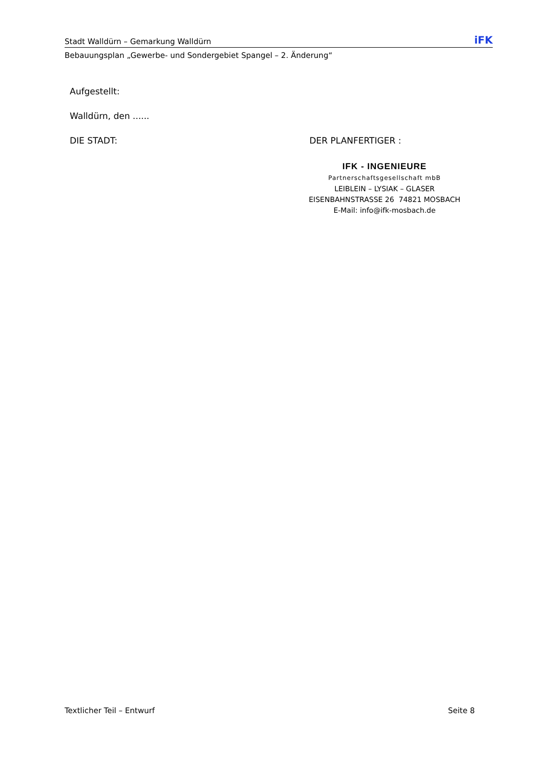Stadt Walldürn – Gemarkung Walldürn iFK
Bebauungsplan „Gewerbe- und Sondergebiet Spangel – 2. Änderung“
Aufgestellt:
Walldürn, den ......
DIE STADT: DER PLANFERTIGER :
IFK - INGENIEURE
Partnerschaftsgesellschaft mbB
LEIBLEIN – LYSIAK – GLASER
EISENBAHNSTRASSE 26 74821 MOSBACH
E-Mail: info@ifk-mosbach.de
Textlicher Teil – Entwurf Seite 8